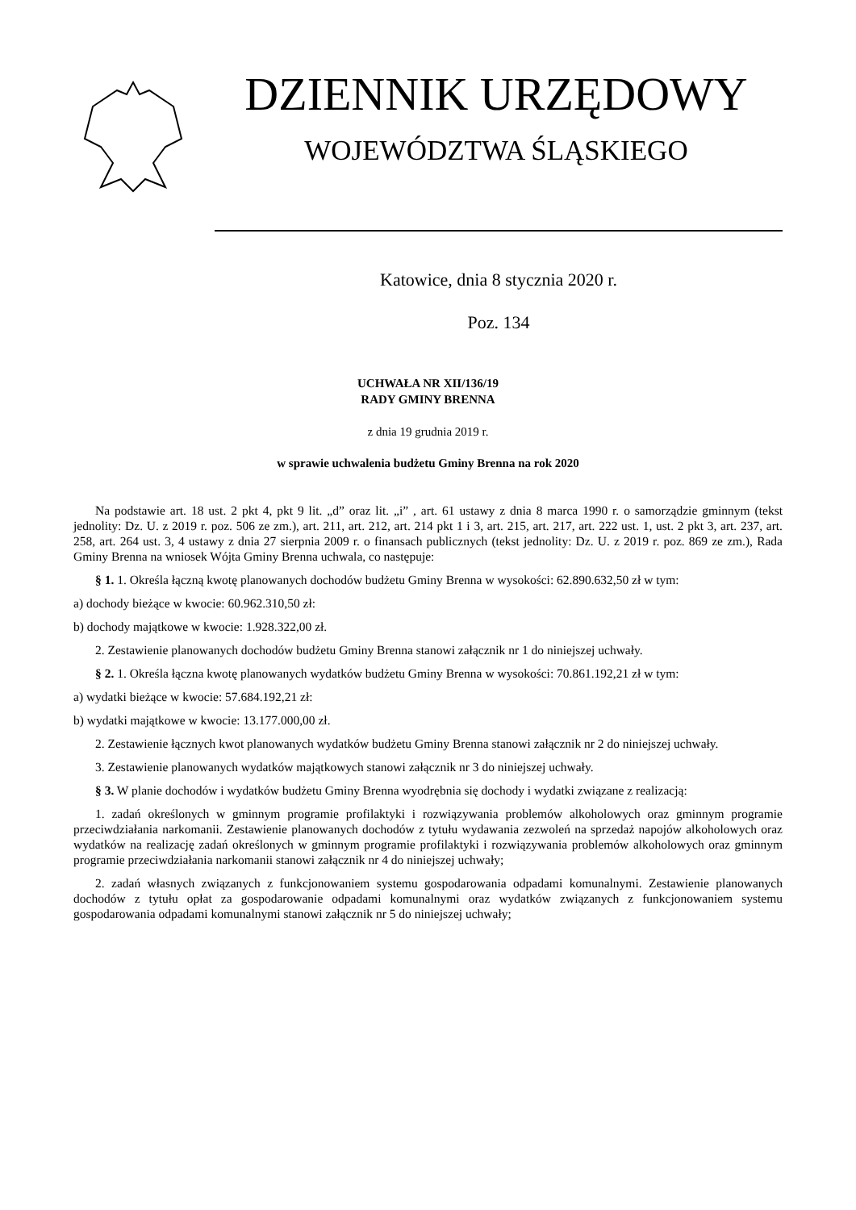DZIENNIK URZĘDOWY
WOJEWÓDZTWA ŚLĄSKIEGO
Katowice, dnia 8 stycznia 2020 r.
Poz. 134
UCHWAŁA NR XII/136/19
RADY GMINY BRENNA
z dnia 19 grudnia 2019 r.
w sprawie uchwalenia budżetu Gminy Brenna na rok 2020
Na podstawie art. 18 ust. 2 pkt 4, pkt 9 lit. „d” oraz lit. „i” , art. 61 ustawy z dnia 8 marca 1990 r. o samorządzie gminnym (tekst jednolity: Dz. U. z 2019 r. poz. 506 ze zm.), art. 211, art. 212, art. 214 pkt 1 i 3, art. 215, art. 217, art. 222 ust. 1, ust. 2 pkt 3, art. 237, art. 258, art. 264 ust. 3, 4 ustawy z dnia 27 sierpnia 2009 r. o finansach publicznych (tekst jednolity: Dz. U. z 2019 r. poz. 869 ze zm.), Rada Gminy Brenna na wniosek Wójta Gminy Brenna uchwala, co następuje:
§ 1. 1. Określa łączną kwotę planowanych dochodów budżetu Gminy Brenna w wysokości: 62.890.632,50 zł w tym:
a) dochody bieżące w kwocie: 60.962.310,50 zł:
b) dochody majątkowe w kwocie: 1.928.322,00 zł.
2. Zestawienie planowanych dochodów budżetu Gminy Brenna stanowi załącznik nr 1 do niniejszej uchwały.
§ 2. 1. Określa łączna kwotę planowanych wydatków budżetu Gminy Brenna w wysokości: 70.861.192,21 zł w tym:
a) wydatki bieżące w kwocie: 57.684.192,21 zł:
b) wydatki majątkowe w kwocie: 13.177.000,00 zł.
2. Zestawienie łącznych kwot planowanych wydatków budżetu Gminy Brenna stanowi załącznik nr 2 do niniejszej uchwały.
3. Zestawienie planowanych wydatków majątkowych stanowi załącznik nr 3 do niniejszej uchwały.
§ 3. W planie dochodów i wydatków budżetu Gminy Brenna wyodrębnia się dochody i wydatki związane z realizacją:
1. zadań określonych w gminnym programie profilaktyki i rozwiązywania problemów alkoholowych oraz gminnym programie przeciwdziałania narkomanii. Zestawienie planowanych dochodów z tytułu wydawania zezwoleń na sprzedaż napojów alkoholowych oraz wydatków na realizację zadań określonych w gminnym programie profilaktyki i rozwiązywania problemów alkoholowych oraz gminnym programie przeciwdziałania narkomanii stanowi załącznik nr 4 do niniejszej uchwały;
2. zadań własnych związanych z funkcjonowaniem systemu gospodarowania odpadami komunalnymi. Zestawienie planowanych dochodów z tytułu opłat za gospodarowanie odpadami komunalnymi oraz wydatków związanych z funkcjonowaniem systemu gospodarowania odpadami komunalnymi stanowi załącznik nr 5 do niniejszej uchwały;